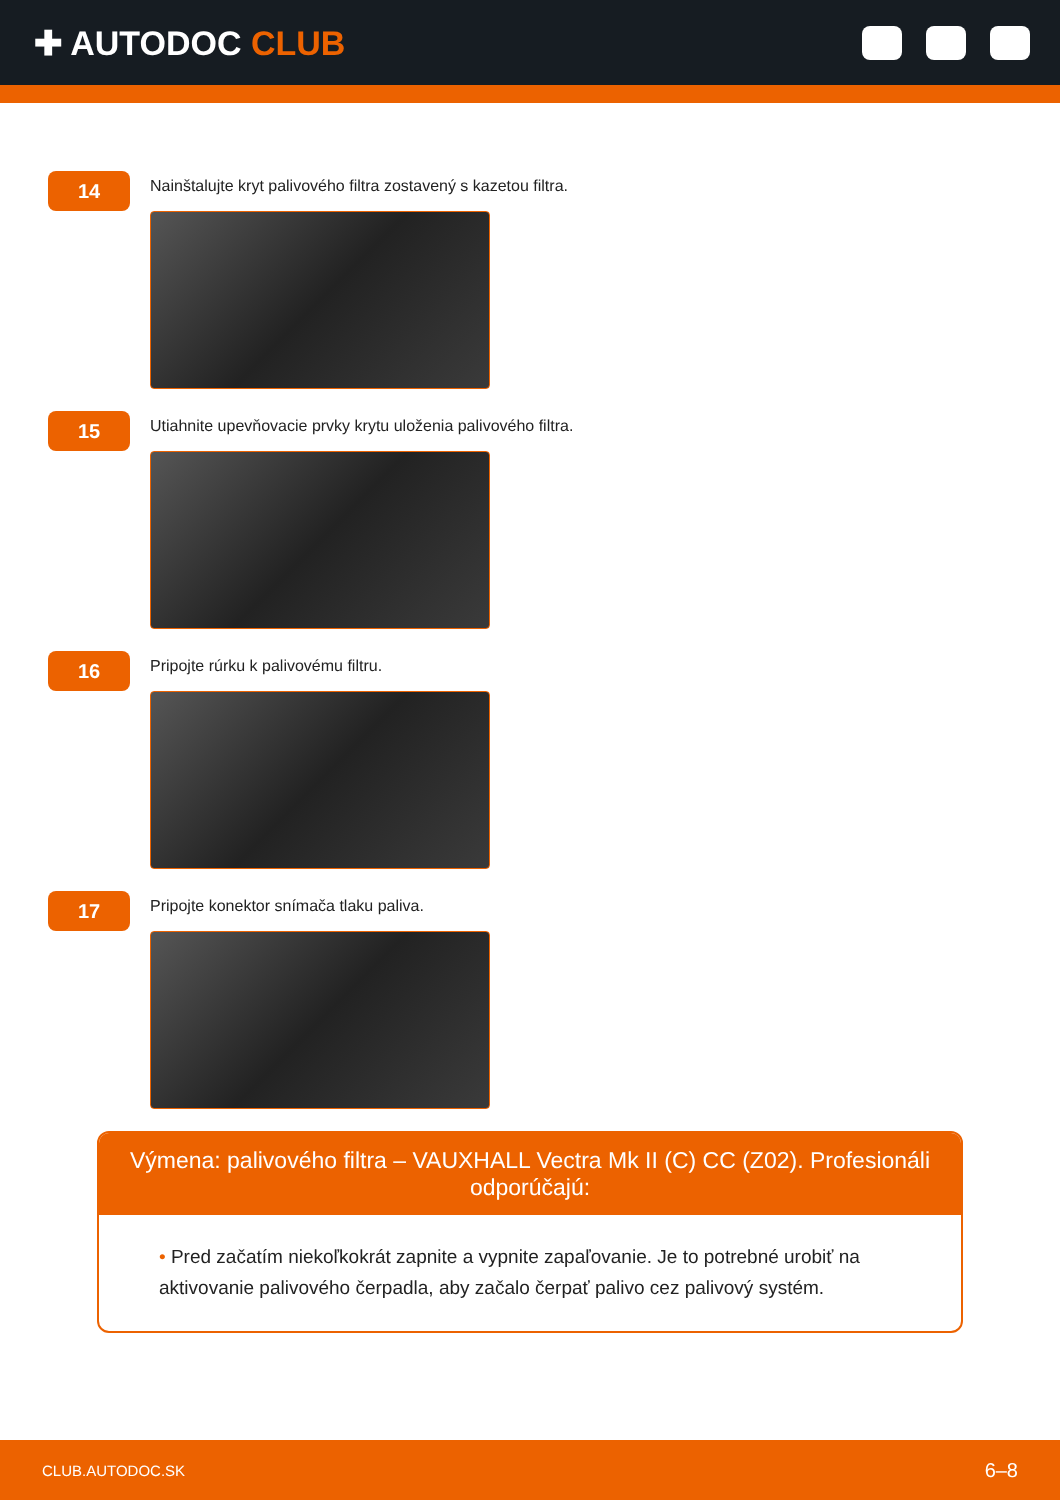✚ AUTODOC CLUB
14
Nainštalujte kryt palivového filtra zostavený s kazetou filtra.
15
Utiahnite upevňovacie prvky krytu uloženia palivového filtra.
16
Pripojte rúrku k palivovému filtru.
17
Pripojte konektor snímača tlaku paliva.
Výmena: palivového filtra – VAUXHALL Vectra Mk II (C) CC (Z02). Profesionáli odporúčajú:
• Pred začatím niekoľkokrát zapnite a vypnite zapaľovanie. Je to potrebné urobiť na aktivovanie palivového čerpadla, aby začalo čerpať palivo cez palivový systém.
CLUB.AUTODOC.SK 6–8